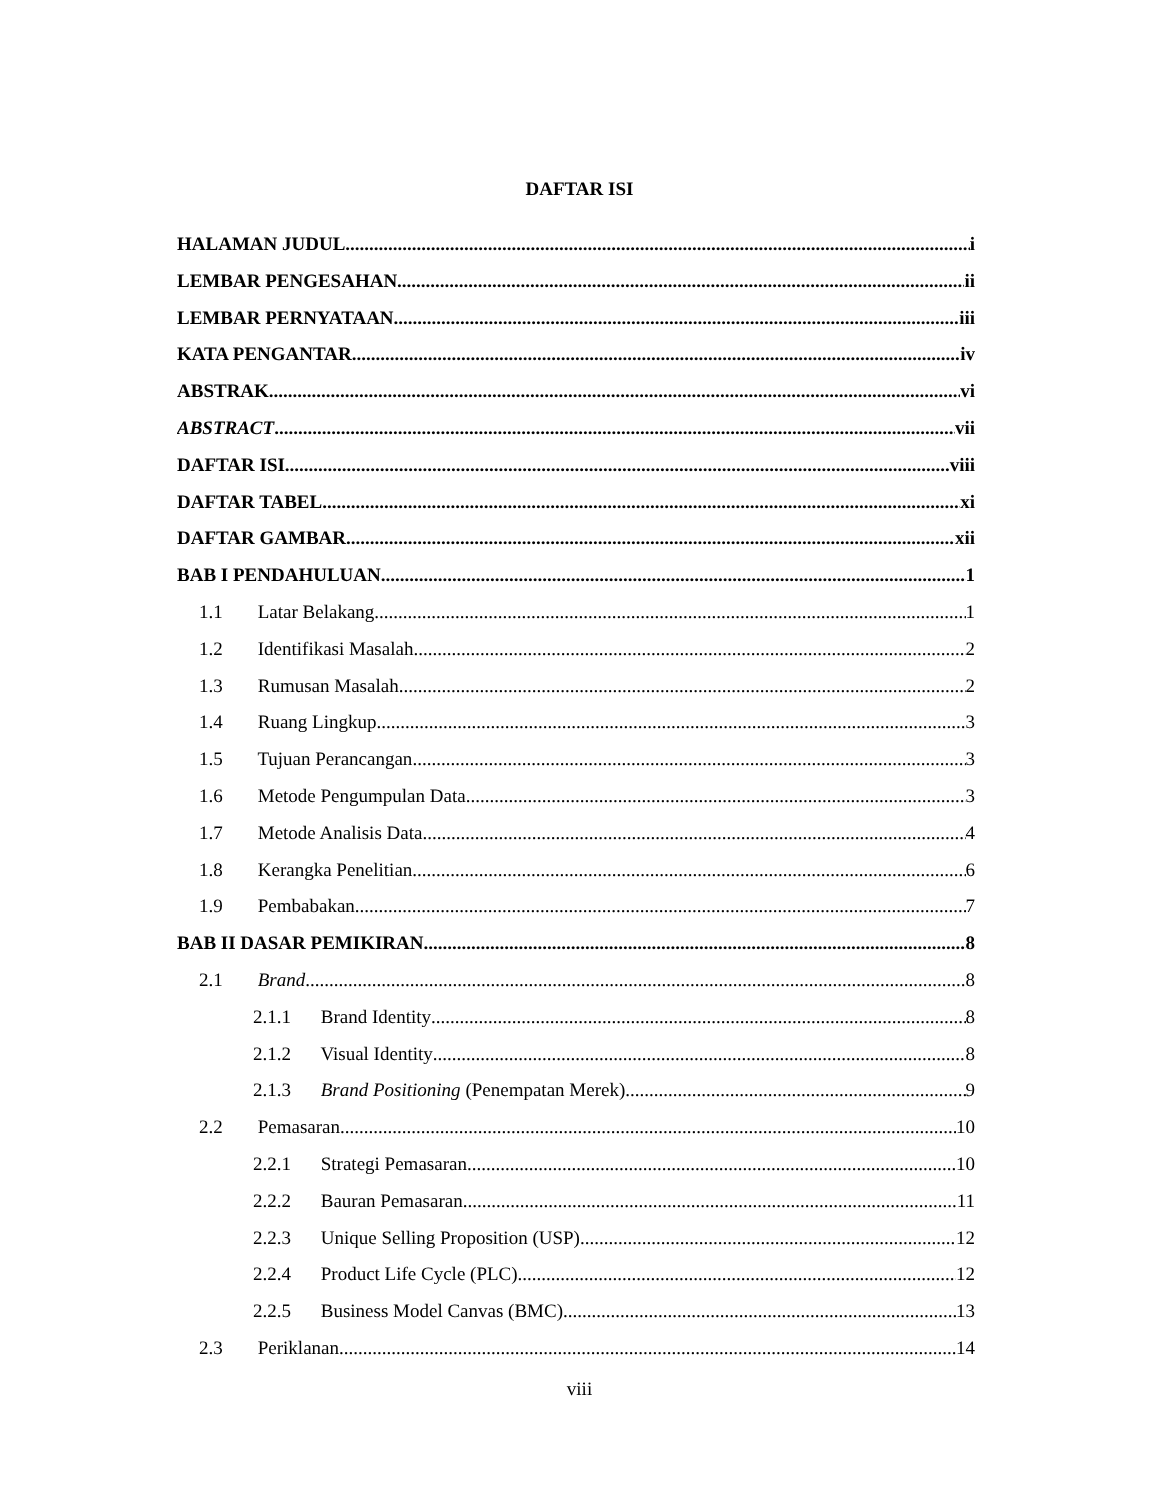DAFTAR ISI
HALAMAN JUDUL i
LEMBAR PENGESAHAN ii
LEMBAR PERNYATAAN iii
KATA PENGANTAR iv
ABSTRAK vi
ABSTRACT vii
DAFTAR ISI viii
DAFTAR TABEL xi
DAFTAR GAMBAR xii
BAB I PENDAHULUAN 1
1.1 Latar Belakang 1
1.2 Identifikasi Masalah 2
1.3 Rumusan Masalah 2
1.4 Ruang Lingkup 3
1.5 Tujuan Perancangan 3
1.6 Metode Pengumpulan Data 3
1.7 Metode Analisis Data 4
1.8 Kerangka Penelitian 6
1.9 Pembabakan 7
BAB II DASAR PEMIKIRAN 8
2.1 Brand 8
2.1.1 Brand Identity 8
2.1.2 Visual Identity 8
2.1.3 Brand Positioning (Penempatan Merek) 9
2.2 Pemasaran 10
2.2.1 Strategi Pemasaran 10
2.2.2 Bauran Pemasaran 11
2.2.3 Unique Selling Proposition (USP) 12
2.2.4 Product Life Cycle (PLC) 12
2.2.5 Business Model Canvas (BMC) 13
2.3 Periklanan 14
viii